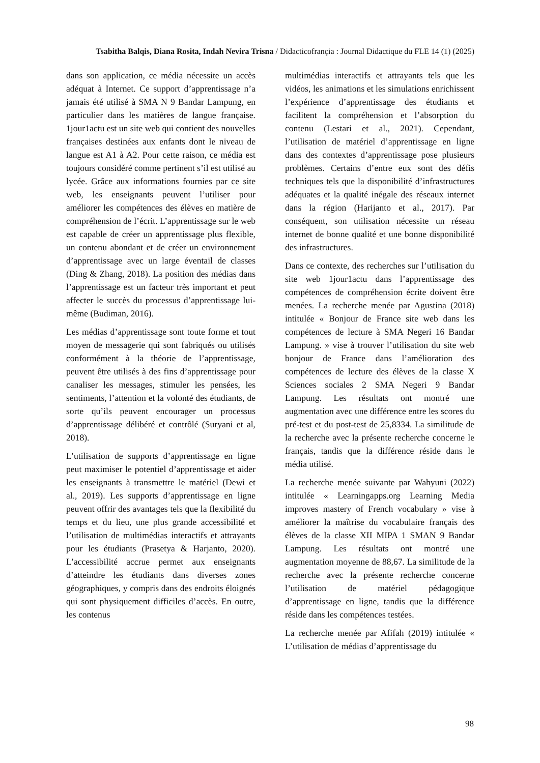Tsabitha Balqis, Diana Rosita, Indah Nevira Trisna / Didacticofrançia : Journal Didactique du FLE 14 (1) (2025)
dans son application, ce média nécessite un accès adéquat à Internet. Ce support d’apprentissage n’a jamais été utilisé à SMA N 9 Bandar Lampung, en particulier dans les matières de langue française. 1jour1actu est un site web qui contient des nouvelles françaises destinées aux enfants dont le niveau de langue est A1 à A2. Pour cette raison, ce média est toujours considéré comme pertinent s’il est utilisé au lycée. Grâce aux informations fournies par ce site web, les enseignants peuvent l’utiliser pour améliorer les compétences des élèves en matière de compréhension de l’écrit. L’apprentissage sur le web est capable de créer un apprentissage plus flexible, un contenu abondant et de créer un environnement d’apprentissage avec un large éventail de classes (Ding & Zhang, 2018). La position des médias dans l’apprentissage est un facteur très important et peut affecter le succès du processus d’apprentissage lui-même (Budiman, 2016).
Les médias d’apprentissage sont toute forme et tout moyen de messagerie qui sont fabriqués ou utilisés conformément à la théorie de l’apprentissage, peuvent être utilisés à des fins d’apprentissage pour canaliser les messages, stimuler les pensées, les sentiments, l’attention et la volonté des étudiants, de sorte qu’ils peuvent encourager un processus d’apprentissage délibéré et contrôlé (Suryani et al, 2018).
L’utilisation de supports d’apprentissage en ligne peut maximiser le potentiel d’apprentissage et aider les enseignants à transmettre le matériel (Dewi et al., 2019). Les supports d’apprentissage en ligne peuvent offrir des avantages tels que la flexibilité du temps et du lieu, une plus grande accessibilité et l’utilisation de multimédias interactifs et attrayants pour les étudiants (Prasetya & Harjanto, 2020). L’accessibilité accrue permet aux enseignants d’atteindre les étudiants dans diverses zones géographiques, y compris dans des endroits éloignés qui sont physiquement difficiles d’accès. En outre, les contenus
multimédias interactifs et attrayants tels que les vidéos, les animations et les simulations enrichissent l’expérience d’apprentissage des étudiants et facilitent la compréhension et l’absorption du contenu (Lestari et al., 2021). Cependant, l’utilisation de matériel d’apprentissage en ligne dans des contextes d’apprentissage pose plusieurs problèmes. Certains d’entre eux sont des défis techniques tels que la disponibilité d’infrastructures adéquates et la qualité inégale des réseaux internet dans la région (Harijanto et al., 2017). Par conséquent, son utilisation nécessite un réseau internet de bonne qualité et une bonne disponibilité des infrastructures.
Dans ce contexte, des recherches sur l’utilisation du site web 1jour1actu dans l’apprentissage des compétences de compréhension écrite doivent être menées. La recherche menée par Agustina (2018) intitulée « Bonjour de France site web dans les compétences de lecture à SMA Negeri 16 Bandar Lampung. » vise à trouver l’utilisation du site web bonjour de France dans l’amélioration des compétences de lecture des élèves de la classe X Sciences sociales 2 SMA Negeri 9 Bandar Lampung. Les résultats ont montré une augmentation avec une différence entre les scores du pré-test et du post-test de 25,8334. La similitude de la recherche avec la présente recherche concerne le français, tandis que la différence réside dans le média utilisé.
La recherche menée suivante par Wahyuni (2022) intitulée « Learningapps.org Learning Media improves mastery of French vocabulary » vise à améliorer la maîtrise du vocabulaire français des élèves de la classe XII MIPA 1 SMAN 9 Bandar Lampung. Les résultats ont montré une augmentation moyenne de 88,67. La similitude de la recherche avec la présente recherche concerne l’utilisation de matériel pédagogique d’apprentissage en ligne, tandis que la différence réside dans les compétences testées.
La recherche menée par Afifah (2019) intitulée « L’utilisation de médias d’apprentissage du
98